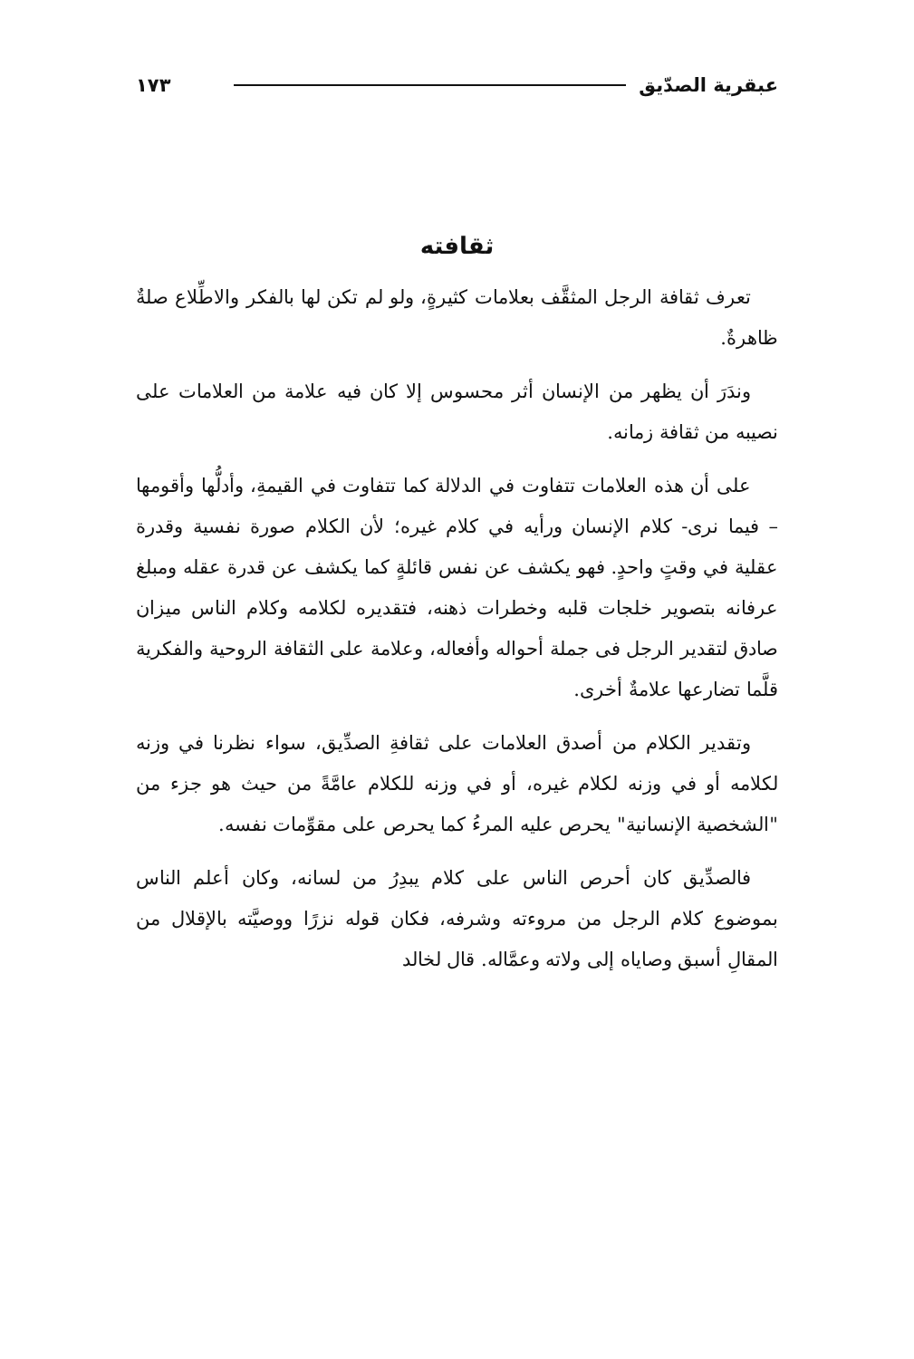عبقرية الصدّيق ١٧٣
ثقافته
تعرف ثقافة الرجل المثقَّف بعلامات كثيرةٍ، ولو لم تكن لها بالفكر والاطِّلاع صلةٌ ظاهرةٌ.
وندَرَ أن يظهر من الإنسان أثر محسوس إلا كان فيه علامة من العلامات على نصيبه من ثقافة زمانه.
على أن هذه العلامات تتفاوت في الدلالة كما تتفاوت في القيمةِ، وأدلُّها وأقومها – فيما نرى- كلام الإنسان ورأيه في كلام غيره؛ لأن الكلام صورة نفسية وقدرة عقلية في وقتٍ واحدٍ. فهو يكشف عن نفس قائلةٍ كما يكشف عن قدرة عقله ومبلغ عرفانه بتصوير خلجات قلبه وخطرات ذهنه، فتقديره لكلامه وكلام الناس ميزان صادق لتقدير الرجل فى جملة أحواله وأفعاله، وعلامة على الثقافة الروحية والفكرية قلَّما تضارعها علامةٌ أخرى.
وتقدير الكلام من أصدق العلامات على ثقافةِ الصدِّيق، سواء نظرنا في وزنه لكلامه أو في وزنه لكلام غيره، أو في وزنه للكلام عامَّةً من حيث هو جزء من "الشخصية الإنسانية" يحرص عليه المرءُ كما يحرص على مقوِّمات نفسه.
فالصدِّيق كان أحرص الناس على كلام يبدِرُ من لسانه، وكان أعلم الناس بموضوع كلام الرجل من مروءته وشرفه، فكان قوله نزرًا ووصيَّته بالإقلال من المقالِ أسبق وصاياه إلى ولاته وعمَّاله. قال لخالد